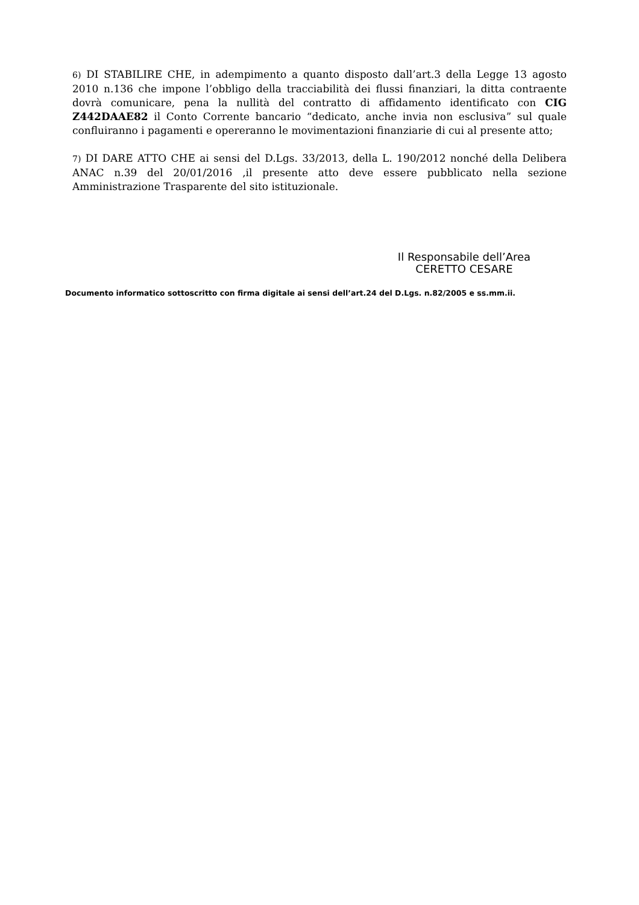6) DI STABILIRE CHE, in adempimento a quanto disposto dall’art.3 della Legge 13 agosto 2010 n.136 che impone l’obbligo della tracciabilità dei flussi finanziari, la ditta contraente dovrà comunicare, pena la nullità del contratto di affidamento identificato con CIG Z442DAAE82 il Conto Corrente bancario “dedicato, anche invia non esclusiva” sul quale confluiranno i pagamenti e opereranno le movimentazioni finanziarie di cui al presente atto;
7) DI DARE ATTO CHE ai sensi del D.Lgs. 33/2013, della L. 190/2012 nonché della Delibera ANAC n.39 del 20/01/2016 ,il presente atto deve essere pubblicato nella sezione Amministrazione Trasparente del sito istituzionale.
Il Responsabile dell’Area
CERETTO CESARE
Documento informatico sottoscritto con firma digitale ai sensi dell’art.24 del D.Lgs. n.82/2005 e ss.mm.ii.